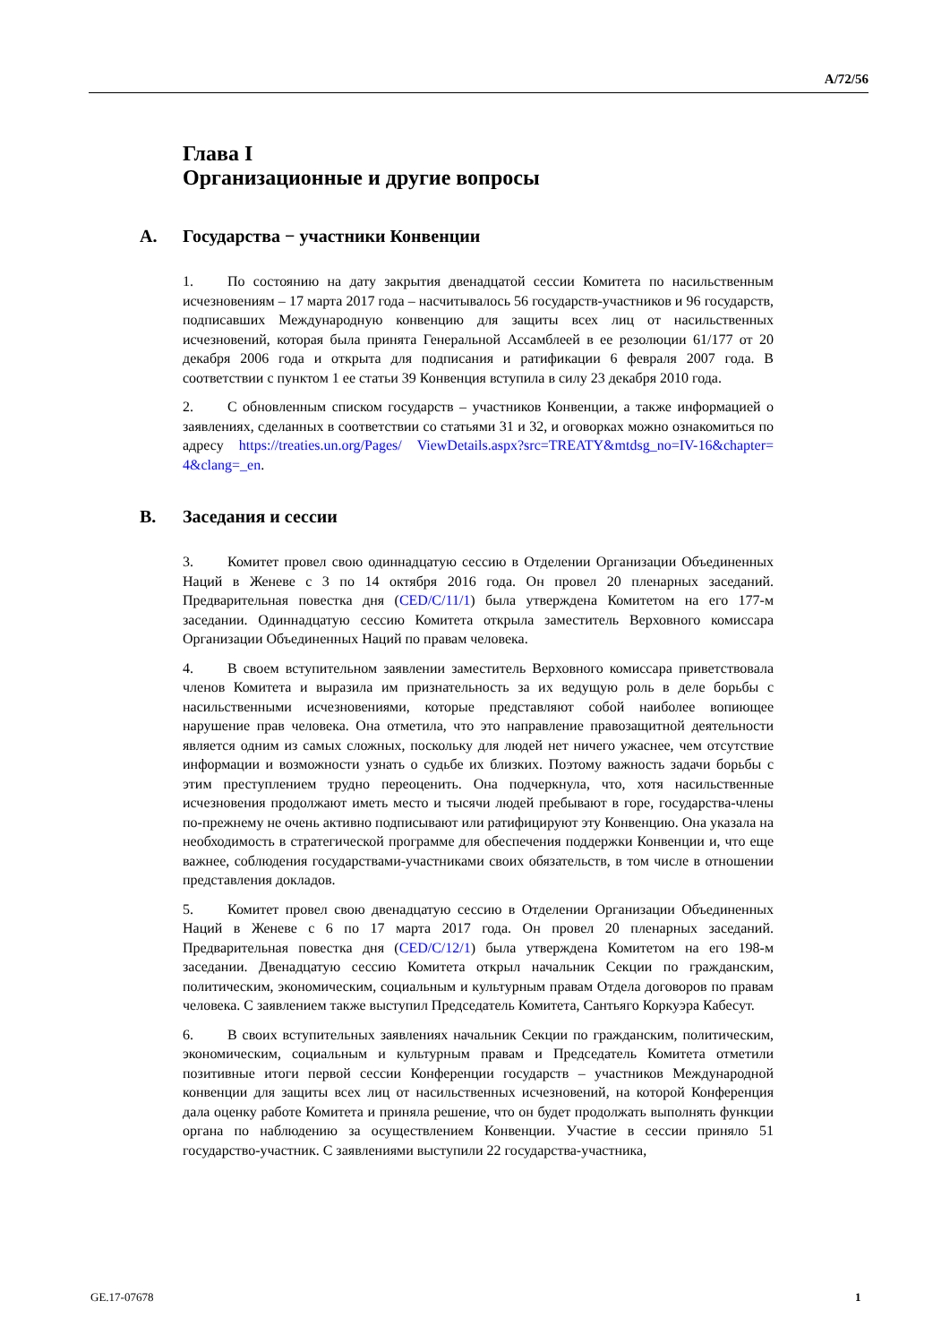A/72/56
Глава I
Организационные и другие вопросы
A. Государства − участники Конвенции
1. По состоянию на дату закрытия двенадцатой сессии Комитета по насильственным исчезновениям – 17 марта 2017 года – насчитывалось 56 государств-участников и 96 государств, подписавших Международную конвенцию для защиты всех лиц от насильственных исчезновений, которая была принята Генеральной Ассамблеей в ее резолюции 61/177 от 20 декабря 2006 года и открыта для подписания и ратификации 6 февраля 2007 года. В соответствии с пунктом 1 ее статьи 39 Конвенция вступила в силу 23 декабря 2010 года.
2. С обновленным списком государств – участников Конвенции, а также информацией о заявлениях, сделанных в соответствии со статьями 31 и 32, и оговорках можно ознакомиться по адресу https://treaties.un.org/Pages/ ViewDetails.aspx?src=TREATY&mtdsg_no=IV-16&chapter= 4&clang=_en.
B. Заседания и сессии
3. Комитет провел свою одиннадцатую сессию в Отделении Организации Объединенных Наций в Женеве с 3 по 14 октября 2016 года. Он провел 20 пленарных заседаний. Предварительная повестка дня (CED/C/11/1) была утверждена Комитетом на его 177-м заседании. Одиннадцатую сессию Комитета открыла заместитель Верховного комиссара Организации Объединенных Наций по правам человека.
4. В своем вступительном заявлении заместитель Верховного комиссара приветствовала членов Комитета и выразила им признательность за их ведущую роль в деле борьбы с насильственными исчезновениями, которые представляют собой наиболее вопиющее нарушение прав человека. Она отметила, что это направление правозащитной деятельности является одним из самых сложных, поскольку для людей нет ничего ужаснее, чем отсутствие информации и возможности узнать о судьбе их близких. Поэтому важность задачи борьбы с этим преступлением трудно переоценить. Она подчеркнула, что, хотя насильственные исчезновения продолжают иметь место и тысячи людей пребывают в горе, государства-члены по-прежнему не очень активно подписывают или ратифицируют эту Конвенцию. Она указала на необходимость в стратегической программе для обеспечения поддержки Конвенции и, что еще важнее, соблюдения государствами-участниками своих обязательств, в том числе в отношении представления докладов.
5. Комитет провел свою двенадцатую сессию в Отделении Организации Объединенных Наций в Женеве с 6 по 17 марта 2017 года. Он провел 20 пленарных заседаний. Предварительная повестка дня (CED/C/12/1) была утверждена Комитетом на его 198-м заседании. Двенадцатую сессию Комитета открыл начальник Секции по гражданским, политическим, экономическим, социальным и культурным правам Отдела договоров по правам человека. С заявлением также выступил Председатель Комитета, Сантьяго Коркуэра Кабесут.
6. В своих вступительных заявлениях начальник Секции по гражданским, политическим, экономическим, социальным и культурным правам и Председатель Комитета отметили позитивные итоги первой сессии Конференции государств – участников Международной конвенции для защиты всех лиц от насильственных исчезновений, на которой Конференция дала оценку работе Комитета и приняла решение, что он будет продолжать выполнять функции органа по наблюдению за осуществлением Конвенции. Участие в сессии приняло 51 государство-участник. С заявлениями выступили 22 государства-участника,
GE.17-07678 1